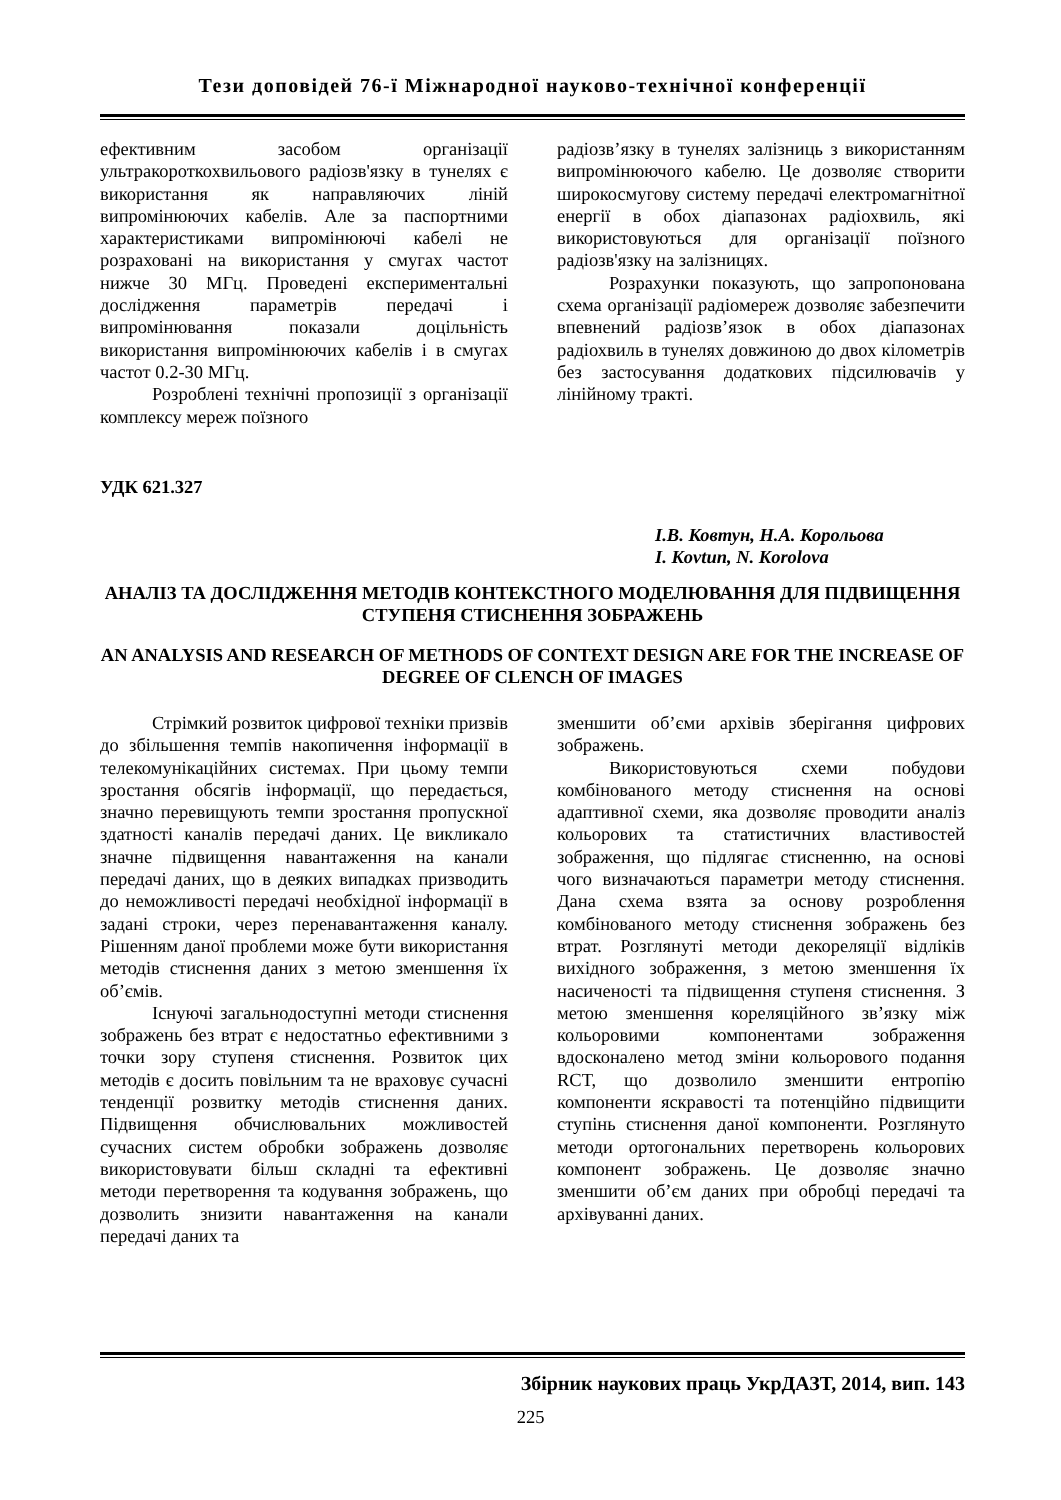Тези доповідей 76-ї Міжнародної науково-технічної конференції
ефективним засобом організації ультракороткохвильового радіозв'язку в тунелях є використання як направляючих ліній випромінюючих кабелів. Але за паспортними характеристиками випромінюючі кабелі не розраховані на використання у смугах частот нижче 30 МГц. Проведені експериментальні дослідження параметрів передачі і випромінювання показали доцільність використання випромінюючих кабелів і в смугах частот 0.2-30 МГц.
Розроблені технічні пропозиції з організації комплексу мереж поїзного
радіозв’язку в тунелях залізниць з використанням випромінюючого кабелю. Це дозволяє створити широкосмугову систему передачі електромагнітної енергії в обох діапазонах радіохвиль, які використовуються для організації поїзного радіозв'язку на залізницях.
Розрахунки показують, що запропонована схема організації радіомереж дозволяє забезпечити впевнений радіозв’язок в обох діапазонах радіохвиль в тунелях довжиною до двох кілометрів без застосування додаткових підсилювачів у лінійному тракті.
УДК 621.327
І.В. Ковтун, Н.А. Корольова
I. Kovtun, N. Korolova
АНАЛІЗ ТА ДОСЛІДЖЕННЯ МЕТОДІВ КОНТЕКСТНОГО МОДЕЛЮВАННЯ ДЛЯ ПІДВИЩЕННЯ СТУПЕНЯ СТИСНЕННЯ ЗОБРАЖЕНЬ
AN ANALYSIS AND RESEARCH OF METHODS OF CONTEXT DESIGN ARE FOR THE INCREASE OF DEGREE OF CLENCH OF IMAGES
Стрімкий розвиток цифрової техніки призвів до збільшення темпів накопичення інформації в телекомунікаційних системах. При цьому темпи зростання обсягів інформації, що передається, значно перевищують темпи зростання пропускної здатності каналів передачі даних. Це викликало значне підвищення навантаження на канали передачі даних, що в деяких випадках призводить до неможливості передачі необхідної інформації в задані строки, через перенавантаження каналу. Рішенням даної проблеми може бути використання методів стиснення даних з метою зменшення їх об’ємів.
Існуючі загальнодоступні методи стиснення зображень без втрат є недостатньо ефективними з точки зору ступеня стиснення. Розвиток цих методів є досить повільним та не враховує сучасні тенденції розвитку методів стиснення даних. Підвищення обчислювальних можливостей сучасних систем обробки зображень дозволяє використовувати більш складні та ефективні методи перетворення та кодування зображень, що дозволить знизити навантаження на канали передачі даних та
зменшити об’єми архівів зберігання цифрових зображень.
Використовуються схеми побудови комбінованого методу стиснення на основі адаптивної схеми, яка дозволяє проводити аналіз кольорових та статистичних властивостей зображення, що підлягає стисненню, на основі чого визначаються параметри методу стиснення. Дана схема взята за основу розроблення комбінованого методу стиснення зображень без втрат. Розглянуті методи декореляції відліків вихідного зображення, з метою зменшення їх насиченості та підвищення ступеня стиснення. З метою зменшення кореляційного зв’язку між кольоровими компонентами зображення вдосконалено метод зміни кольорового подання RCT, що дозволило зменшити ентропію компоненти яскравості та потенційно підвищити ступінь стиснення даної компоненти. Розглянуто методи ортогональних перетворень кольорових компонент зображень. Це дозволяє значно зменшити об’єм даних при обробці передачі та архівуванні даних.
Збірник наукових праць УкрДАЗТ, 2014, вип. 143
225